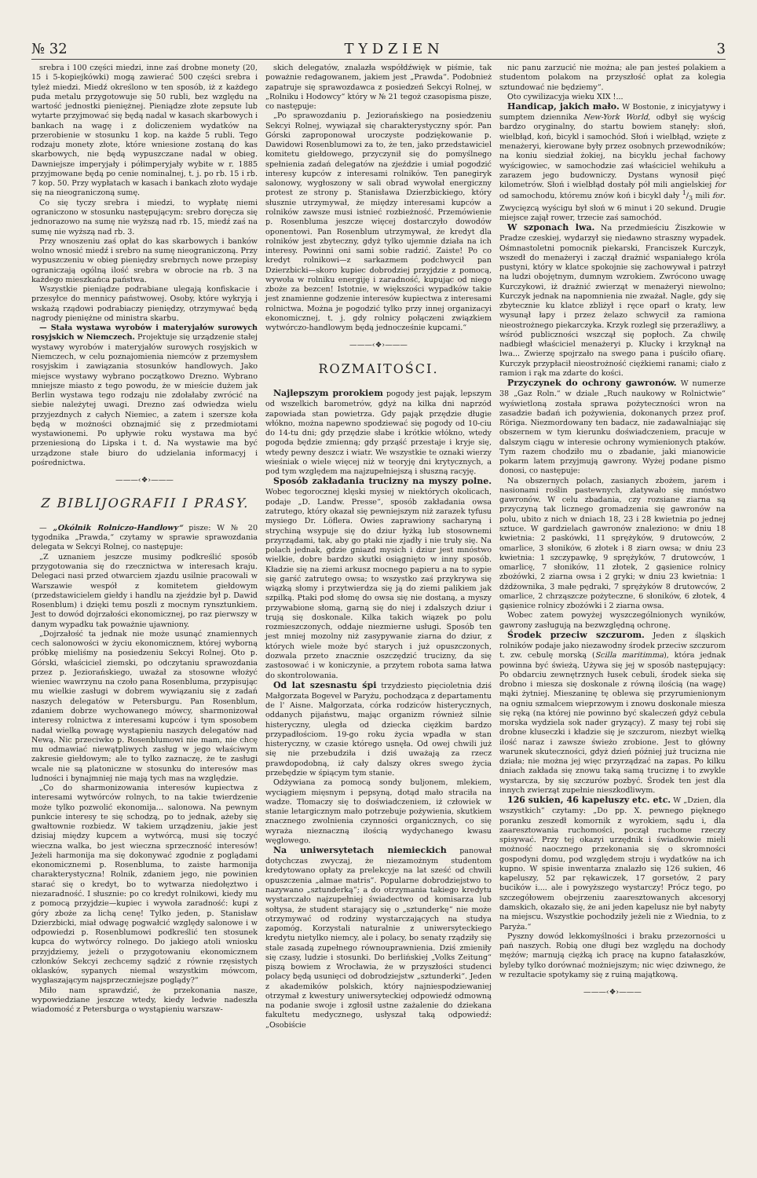№ 32 T Y D Z I E N 3
srebra i 100 części miedzi, inne zaś drobne monety (20, 15 i 5-kopiejkówki) mogą zawierać 500 części srebra i tyleż miedzi. Miedź określono w ten sposób, iż z każdego puda metalu przygotowuje się 50 rubli, bez względu na wartość jednostki pieniężnej. Pieniądze złote zepsute lub wytarte przyjmować się będą nadal w kasach skarbowych i bankach na wagę i z doliczeniem wydatków na przerobienie w stosunku 1 kop. na każde 5 rubli. Tego rodzaju monety złote, które wniesione zostaną do kas skarbowych, nie będą wypuszczane nadal w obieg. Dawniejsze imperyjały i półimperyjały wybite w r. 1885 przyjmowane będą po cenie nominalnej, t. j. po rb. 15 i rb. 7 kop. 50. Przy wypłatach w kasach i bankach złoto wydaje się na nieograniczoną sumę.
Co się tyczy srebra i miedzi, to wypłatę niemi ograniczono w stosunku następującym: srebro doręcza się jednorazowo na sumę nie wyższą nad rb. 15, miedź zaś na sumę nie wyższą nad rb. 3.
Przy wnoszeniu zaś opłat do kas skarbowych i banków wolno wnosić miedź i srebro na sumę nieograniczoną. Przy wypuszczeniu w obieg pieniędzy srebrnych nowe przepisy ograniczają ogólną ilość srebra w obrocie na rb. 3 na każdego mieszkańca państwa.
Wszystkie pieniądze podrabiane ulegają konfiskacie i przesyłce do mennicy państwowej. Osoby, które wykryją i wskażą rządowi podrabiaczy pieniędzy, otrzymywać będą nagrody pieniężne od ministra skarbu.
— Stała wystawa wyrobów i materyjałów surowych rosyjskich w Niemczech. Projektuje się urządzenie stałej wystawy wyrobów i materyjałów surowych rosyjskich w Niemczech, w celu poznajomienia niemców z przemysłem rosyjskim i zawiązania stosunków handlowych. Jako miejsce wystawy wybrano początkowo Drezno. Wybrano mniejsze miasto z tego powodu, że w mieście dużem jak Berlin wystawa tego rodzaju nie zdołałaby zwrócić na siebie należytej uwagi. Drezno zaś odwiedza wielu przyjezdnych z całych Niemiec, a zatem i szersze koła będą w możności obznajmić się z przedmiotami wystawionemi. Po upływie roku wystawa ma być przeniesioną do Lipska i t. d. Na wystawie ma być urządzone stałe biuro do udzielania informacyj i pośrednictwa.
———‹❖›———
Z BIBLIJOGRAFII I PRASY.
— „Okólnik Rolniczo-Handlowy“ pisze: W № 20 tygodnika „Prawda,“ czytamy w sprawie sprawozdania delegata w Sekcyi Rolnej, co następuje:
„Z uznaniem jeszcze musimy podkreślić sposób przygotowania się do rzecznictwa w interesach kraju. Delegaci nasi przed otwarciem zjazdu usilnie pracowali w Warszawie wespół z komitetem giełdowym (przedstawicielem giełdy i handlu na zjeździe był p. Dawid Rosenblum) i dzięki temu poszli z mocnym rynsztunkiem. Jest to dowód dojrzałości ekonomicznej, po raz pierwszy w danym wypadku tak poważnie ujawniony.
„Dojrzałość ta jednak nie może usunąć znamiennych cech salonowości w życiu ekonomicznem, której wyborną próbkę mieliśmy na posiedzeniu Sekcyi Rolnej. Oto p. Górski, właściciel ziemski, po odczytaniu sprawozdania przez p. Jeziorańskiego, uważał za stosowne włożyć wieniec wawrzynu na czoło pana Rosenbluma, przypisując mu wielkie zasługi w dobrem wywiązaniu się z zadań naszych delegatów w Petersburgu. Pan Rosenblum, zdaniem dobrze wychowanego mówcy, sharmonizował interesy rolnictwa z interesami kupców i tym sposobem nadał wielką powagę wystąpieniu naszych delegatów nad Newą. Nic przeciwko p. Rosenblumowi nie mam, nie chcę mu odmawiać niewątpliwych zasług w jego właściwym zakresie giełdowym; ale to tylko zaznaczę, że te zasługi wcale nie są platoniczne w stosunku do interesów mas ludności i bynajmniej nie mają tych mas na względzie.
„Co do sharmonizowania interesów kupiectwa z interesami wytwórców rolnych, to na takie twierdzenie może tylko pozwolić ekonomija... salonowa. Na pewnym punkcie interesy te się schodzą, po to jednak, ażeby się gwałtownie rozbiedz. W takiem urządzeniu, jakie jest dzisiaj między kupcem a wytwórcą, musi się toczyć wieczna walka, bo jest wieczna sprzeczność interesów! Jeżeli harmonija ma się dokonywać zgodnie z poglądami ekonomicznemi p. Rosenbluma, to zaiste harmonija charakterystyczna! Rolnik, zdaniem jego, nie powinien starać się o kredyt, bo to wytwarza niedołęztwo i niezaradność. I słusznie: po co kredyt rolnikowi, kiedy mu z pomocą przyjdzie—kupiec i wywoła zaradność: kupi z góry zboże za lichą cenę! Tylko jeden, p. Stanisław Dzierzbicki, miał odwagę pogwałcić względy salonowe i w odpowiedzi p. Rosenblumowi podkreślić ten stosunek kupca do wytwórcy rolnego. Do jakiego atoli wniosku przyjdziemy, jeżeli o przygotowaniu ekonomicznem członków Sekcyi zechcemy sądzić z równie rzęsistych oklasków, sypanych niemal wszystkim mówcom, wygłaszającym najsprzeczniejsze poglądy?“
Miło nam sprawdzić, że przekonania nasze, wypowiedziane jeszcze wtedy, kiedy ledwie nadeszła wiadomość z Petersburga o wystąpieniu warszaw-
skich delegatów, znalazła współdźwięk w piśmie, tak poważnie redagowanem, jakiem jest „Prawda“. Podobnież zapatruje się sprawozdawca z posiedzeń Sekcyi Rolnej, w „Rolniku i Hodowcy“ który w № 21 tegoż czasopisma pisze, co następuje:
„Po sprawozdaniu p. Jeziorańskiego na posiedzeniu Sekcyi Rolnej, wywiązał się charakterystyczny spór. Pan Górski zaproponował uroczyste podziękowanie p. Dawidowi Rosenblumowi za to, że ten, jako przedstawiciel komitetu giełdowego, przyczynił się do pomyślnego spełnienia zadań delegatów na zjeździe i umiał pogodzić interesy kupców z interesami rolników. Ten panegiryk salonowy, wygłoszony w sali obrad wywołał energiczny protest ze strony p. Stanisława Dzierzbickiego, który słusznie utrzymywał, że między interesami kupców a rolników zawsze musi istnieć rozbieżność. Przemówienie p. Rosenbluma jeszcze więcej dostarczyło dowodów oponentowi. Pan Rosenblum utrzymywał, że kredyt dla rolników jest zbyteczny, gdyż tylko ujemnie działa na ich interesy. Powinni oni sami sobie radzić. Zaiste! Po co kredyt rolnikowi—z sarkazmem podchwycił pan Dzierzbicki—skoro kupiec dobrodziej przyjdzie z pomocą, wywoła w rolniku energiję i zaradność, kupując od niego zboże za bezcen! Istotnie, w większości wypadków takie jest znamienne godzenie interesów kupiectwa z interesami rolnictwa. Można je pogodzić tylko przy innej organizacyi ekonomicznej, t. j. gdy rolnicy połączeni związkiem wytwórczo-handlowym będą jednocześnie kupcami.“
———‹❖›———
ROZMAITOŚCI.
Najlepszym prorokiem pogody jest pająk, lepszym od wszelkich barometrów, gdyż na kilka dni naprzód zapowiada stan powietrza. Gdy pająk przędzie długie włókno, można napewno spodziewać się pogody od 10-ciu do 14-tu dni; gdy przędzie słabe i krótkie włókno, wtedy pogoda będzie zmienną; gdy prząść przestaje i kryje się, wtedy pewny deszcz i wiatr. We wszystkie te oznaki wierzy wieśniak o wiele więcej niż w teoryję dni krytycznych, a pod tym względem ma najzupełniejszą i słuszną racyję.
Sposób zakładania trucizny na myszy polne. Wobec tegorocznej klęski mysiej w niektórych okolicach, podaje „D. Landw. Presse“, sposób zakładania owsa zatrutego, który okazał się pewniejszym niż zarazek tyfusu mysiego Dr. Löflera. Owies zaprawiony sacharyną i strychiną wsypuje się do dziur łyżką lub stosownemi przyrządami, tak, aby go ptaki nie zjadły i nie truły się. Na polach jednak, gdzie gniazd mysich i dziur jest mnóstwo wielkie, dobre bardzo skutki osiągnięto w inny sposób. Kładzie się na ziemi arkusz mocnego papieru a na to sypie się garść zatrutego owsa; to wszystko zaś przykrywa się wiązką słomy i przytwierdza się ją do ziemi palikiem jak szpilką. Ptaki pod słomę do owsa się nie dostaną, a myszy przywabione słomą, garną się do niej i zdalszych dziur i trują się doskonale. Kilka takich wiązek po polu rozmieszczonych, oddaje niezmierne usługi. Sposób ten jest mniej mozolny niż zasypywanie ziarna do dziur, z których wiele może być starych i już opuszczonych, dozwala przeto znacznie oszczędzić trucizny, da się zastosować i w koniczynie, a przytem robota sama łatwa do skontrolowania.
Od lat szesnastu śpi trzydziesto pięcioletnia dziś Małgorzata Bogevel w Paryżu, pochodząca z departamentu de l' Aisne. Małgorzata, córka rodziców histerycznych, oddanych pijaństwu, mając organizm również silnie histeryczny, uległa od dziecka ciężkim bardzo przypadłościom. 19-go roku życia wpadła w stan histeryczny, w czasie którego usnęła. Od owej chwili już się nie przebudziła i dziś uważają za rzecz prawdopodobną, iż cały dalszy okres swego życia przebędzie w śpiącym tym stanie.
Odżywiana za pomocą sondy buljonem, mlekiem, wyciągiem mięsnym i pepsyną, dotąd mało straciła na wadze. Tłomaczy się to doświadczeniem, iż człowiek w stanie letargicznym mało potrzebuje pożywienia, skutkiem znacznego zwolnienia czynności organicznych, co się wyraża nieznaczną ilością wydychanego kwasu węglowego.
Na uniwersytetach niemieckich panował dotychczas zwyczaj, że niezamożnym studentom kredytowano opłaty za prelekcyje na lat sześć od chwili opuszczenia „almae matris“. Popularne dobrodziejstwo to nazywano „sztunderką“; a do otrzymania takiego kredytu wystarczało najzupełniej świadectwo od komisarza lub sołtysa, że student starający się o „sztunderkę“ nie może otrzymywać od rodziny wystarczających na studya zapomóg. Korzystali naturalnie z uniwersyteckiego kredytu nietylko niemcy, ale i polacy, bo senaty rządziły się stale zasadą zupełnego równouprawnienia. Dziś zmieniły się czasy, ludzie i stosunki. Do berlińskiej „Volks Zeitung“ piszą bowiem z Wrocławia, że w przyszłości studenci polacy będą usunięci od dobrodziejstw „sztunderki“. Jeden z akademików polskich, który najniespodziewaniej otrzymał z kwestury uniwersyteckiej odpowiedź odmowną na podanie swoje i zgłosił ustne zażalenie do dziekana fakultetu medycznego, usłyszał taką odpowiedź: „Osobiście
nic panu zarzucić nie można; ale pan jesteś polakiem a studentom polakom na przyszłość opłat za kolegia sztundować nie będziemy“.
Oto cywilizacyja wieku XIX !...
Handicap, jakich mało. W Bostonie, z inicyjatywy i sumptem dziennika New-York World, odbył się wyścig bardzo oryginalny, do startu bowiem stanęły: słoń, wielbłąd, koń, bicykl i samochód. Słoń i wielbłąd, wzięte z menażeryi, kierowane były przez osobnych przewodników; na koniu siedział żokiej, na bicyklu jechał fachowy wyścigowiec, w samochodzie zaś właściciel wehikułu a zarazem jego budowniczy. Dystans wynosił pięć kilometrów. Słoń i wielbłąd dostały pół mili angielskiej for od samochodu, któremu znów koń i bicykl dały 1/3 mili for. Zwycięzcą wyścigu był słoń w 6 minut i 20 sekund. Drugie miejsce zajął rower, trzecie zaś samochód.
W szponach lwa. Na przedmieściu Żiszkowie w Pradze czeskiej, wydarzył się niedawno straszny wypadek. Ośmnastoletni pomocnik piekarski, Franciszek Kurczyk, wszedł do menażeryi i zaczął drażnić wspaniałego króla pustyni, który w klatce spokojnie się zachowywał i patrzył na ludzi obojętnym, dumnym wzrokiem. Zwrócono uwagę Kurczykowi, iż drażnić zwierząt w menażeryi niewolno; Kurczyk jednak na napomnienia nie zważał. Nagle, gdy się zbytecznie ku klatce zbliżył i ręce oparł o kraty, lew wysunął łapy i przez żelazo schwycił za ramiona nieostrożnego piekarczyka. Krzyk rozległ się przeraźliwy, a wśród publiczności wszczął się popłoch. Za chwilę nadbiegł właściciel menażeryi p. Klucky i krzyknął na lwa... Zwierzę spojrzało na swego pana i puściło ofiarę. Kurczyk przypłacił nieostrożność ciężkiemi ranami; ciało z ramion i rąk ma zdarte do kości.
Przyczynek do ochrony gawronów. W numerze 38 „Gaz Roln.“ w dziale „Ruch naukowy w Rolnictwie“ wyświetloną została sprawa pożyteczności wron na zasadzie badań ich pożywienia, dokonanych przez prof. Röriga. Niezmordowany ten badacz, nie zadawalniając się obszernem w tym kierunku doświadczeniem, pracuje w dalszym ciągu w interesie ochrony wymienionych ptaków. Tym razem chodziło mu o zbadanie, jaki mianowicie pokarm latem przyjmują gawrony. Wyżej podane pismo donosi, co następuje:
Na obszernych polach, zasianych zbożem, jarem i nasionami roślin pastewnych, zlatywało się mnóstwo gawronów. W celu zbadania, czy rozsiane ziarna są przyczyną tak licznego gromadzenia się gawronów na polu, ubito z nich w dniach 18, 23 i 28 kwietnia po jednej sztuce. W gardzielach gawronów znaleziono: w dniu 18 kwietnia: 2 paskówki, 11 sprężyków, 9 drutowców, 2 omarlice, 3 słoników, 6 złotek i 8 ziarn owsa; w dniu 23 kwietnia: 1 szczypawkę, 9 sprężyków, 7 drutowców, 1 omarlicę, 7 słoników, 11 złotek, 2 gąsienice rolnicy zbożówki, 2 ziarna owsa i 2 gryki; w dniu 23 kwietnia: 1 dżdżownika, 3 małe pędraki, 7 sprężyków 8 drutowców, 2 omarlice, 2 chrząszcze pożyteczne, 6 słoników, 6 złotek, 4 gąsienice rolnicy zbożówki i 2 ziarna owsa.
Wobec zatem powyżej wyszczególnionych wyników, gawrony zasługują na bezwzględną ochronę.
Środek przeciw szczurom. Jeden z śląskich rolników podaje jako niezawodny środek przeciw szczurom t. zw. cebulę morską (Scilla maritimma), która jednak powinna być świeżą. Używa się jej w sposób następujący: Po obdarciu zewnętrznych łusek cebuli, środek sieka się drobno i miesza się doskonale z równą ilością (na wagę) mąki żytniej. Mieszaninę tę oblewa się przyrumienionym na ogniu szmalcem wieprzowym i znowu doskonale miesza się ręką (na której nie powinno być skaleczeń gdyż cebula morska wydziela sok nader gryzący). Z masy tej robi się drobne kluseczki i kładzie się je szczurom, niezbyt wielką ilość naraz i zawsze świeżo zrobione. Jest to główny warunek skuteczności, gdyż dzień później już trucizna nie działa; nie można jej więc przyrządzać na zapas. Po kilku dniach zakłada się znowu taką samą truciznę i to zwykle wystarcza, by się szczurów pozbyć. Środek ten jest dla innych zwierząt zupełnie nieszkodliwym.
126 sukien, 46 kapeluszy etc. etc. W „Dzien, dla wszystkich“ czytamy: „Do pp. X. pewnego pięknego poranku zeszedł komornik z wyrokiem, sądu i, dla zaaresztowania ruchomości, począł ruchome rzeczy spisywać. Przy tej okazyi urzędnik i świadkowie mieli możność naocznego przekonania się o skromności gospodyni domu, pod względem stroju i wydatków na ich kupno. W spisie inwentarza znalazło się 126 sukien, 46 kapeluszy, 52 par rękawiczek, 17 gorsetów, 2 pary bucików i.... ale i powyższego wystarczy! Prócz tego, po szczegółowem obejrzeniu zaaresztowanych akcesoryj damskich, okazało się, że ani jeden kapelusz nie był nabyty na miejscu. Wszystkie pochodziły jeżeli nie z Wiednia, to z Paryża.“
Pyszny dowód lekkomyślności i braku przezorności u pań naszych. Robią one długi bez względu na dochody mężów; marnują ciężką ich pracę na kupno fatałaszków, byleby tylko dorównać możniejszym; nic więc dziwnego, że w rezultacie spotykamy się z ruiną majątkową.
———‹❖›———